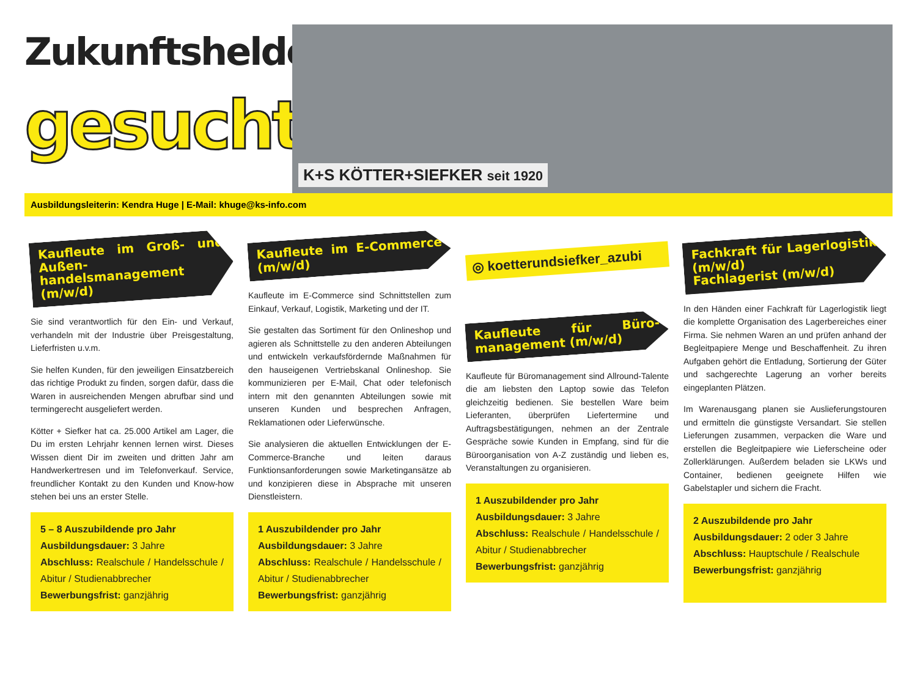Zukunftshelden
gesucht!
K+S KÖTTER+SIEFKER seit 1920
Ausbildungsleiterin: Kendra Huge | E-Mail: khuge@ks-info.com
Kaufleute im Groß- und Außen-handelsmanagement (m/w/d)
Sie sind verantwortlich für den Ein- und Verkauf, verhandeln mit der Industrie über Preisgestaltung, Lieferfristen u.v.m.
Sie helfen Kunden, für den jeweiligen Einsatzbereich das richtige Produkt zu finden, sorgen dafür, dass die Waren in ausreichenden Mengen abrufbar sind und termingerecht ausgeliefert werden.
Kötter + Siefker hat ca. 25.000 Artikel am Lager, die Du im ersten Lehrjahr kennen lernen wirst. Dieses Wissen dient Dir im zweiten und dritten Jahr am Handwerkertresen und im Telefonverkauf. Service, freundlicher Kontakt zu den Kunden und Know-how stehen bei uns an erster Stelle.
5 – 8 Auszubildende pro Jahr
Ausbildungsdauer: 3 Jahre
Abschluss: Realschule / Handelsschule / Abitur / Studienabbrecher
Bewerbungsfrist: ganzjährig
Kaufleute im E-Commerce (m/w/d)
Kaufleute im E-Commerce sind Schnittstellen zum Einkauf, Verkauf, Logistik, Marketing und der IT.
Sie gestalten das Sortiment für den Onlineshop und agieren als Schnittstelle zu den anderen Abteilungen und entwickeln verkaufsfördernde Maßnahmen für den hauseigenen Vertriebskanal Onlineshop. Sie kommunizieren per E-Mail, Chat oder telefonisch intern mit den genannten Abteilungen sowie mit unseren Kunden und besprechen Anfragen, Reklamationen oder Lieferwünsche.
Sie analysieren die aktuellen Entwicklungen der E-Commerce-Branche und leiten daraus Funktionsanforderungen sowie Marketingansätze ab und konzipieren diese in Absprache mit unseren Dienstleistern.
1 Auszubildender pro Jahr
Ausbildungsdauer: 3 Jahre
Abschluss: Realschule / Handelsschule / Abitur / Studienabbrecher
Bewerbungsfrist: ganzjährig
◎ koetterundsiefker_azubi
Kaufleute für Büro-management (m/w/d)
Kaufleute für Büromanagement sind Allround-Talente die am liebsten den Laptop sowie das Telefon gleichzeitig bedienen. Sie bestellen Ware beim Lieferanten, überprüfen Liefertermine und Auftragsbestätigungen, nehmen an der Zentrale Gespräche sowie Kunden in Empfang, sind für die Büroorganisation von A-Z zuständig und lieben es, Veranstaltungen zu organisieren.
1 Auszubildender pro Jahr
Ausbildungsdauer: 3 Jahre
Abschluss: Realschule / Handelsschule / Abitur / Studienabbrecher
Bewerbungsfrist: ganzjährig
Fachkraft für Lagerlogistik (m/w/d)
Fachlagerist (m/w/d)
In den Händen einer Fachkraft für Lagerlogistik liegt die komplette Organisation des Lagerbereiches einer Firma. Sie nehmen Waren an und prüfen anhand der Begleitpapiere Menge und Beschaffenheit. Zu ihren Aufgaben gehört die Entladung, Sortierung der Güter und sachgerechte Lagerung an vorher bereits eingeplanten Plätzen.
Im Warenausgang planen sie Auslieferungstouren und ermitteln die günstigste Versandart. Sie stellen Lieferungen zusammen, verpacken die Ware und erstellen die Begleitpapiere wie Lieferscheine oder Zollerklärungen. Außerdem beladen sie LKWs und Container, bedienen geeignete Hilfen wie Gabelstapler und sichern die Fracht.
2 Auszubildende pro Jahr
Ausbildungsdauer: 2 oder 3 Jahre
Abschluss: Hauptschule / Realschule
Bewerbungsfrist: ganzjährig